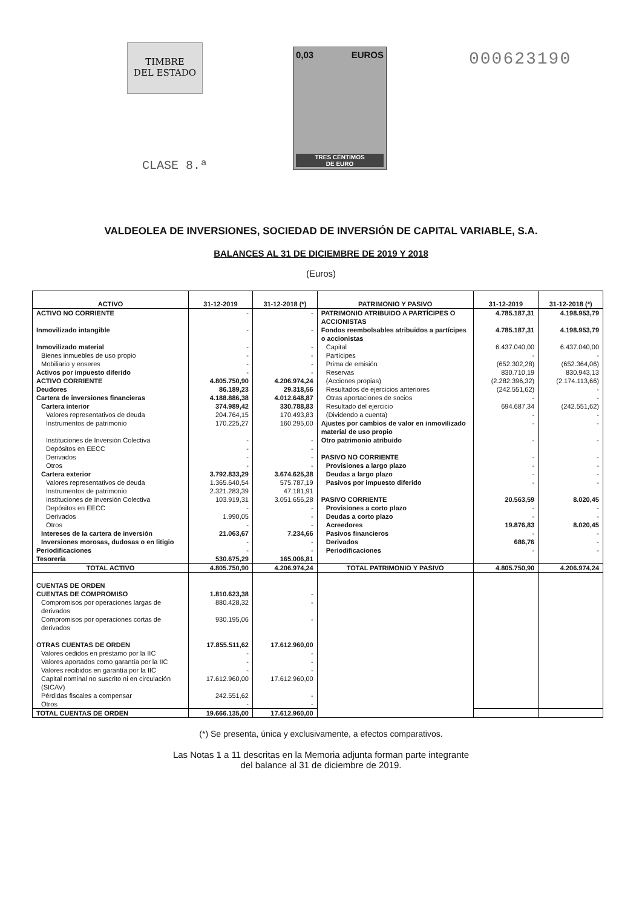TIMBRE
DEL ESTADO
CLASE 8.ª
0,03 EUROS
TRES CÉNTIMOS
DE EURO
000623190
VALDEOLEA DE INVERSIONES, SOCIEDAD DE INVERSIÓN DE CAPITAL VARIABLE, S.A.
BALANCES AL 31 DE DICIEMBRE DE 2019 Y 2018
(Euros)
| ACTIVO | 31-12-2019 | 31-12-2018 (*) | PATRIMONIO Y PASIVO | 31-12-2019 | 31-12-2018 (*) |
| --- | --- | --- | --- | --- | --- |
| ACTIVO NO CORRIENTE | - | - | PATRIMONIO ATRIBUIDO A PARTÍCIPES O ACCIONISTAS | 4.785.187,31 | 4.198.953,79 |
| Inmovilizado intangible | - | - | Fondos reembolsables atribuidos a partícipes o accionistas | 4.785.187,31 | 4.198.953,79 |
| Inmovilizado material | - | - | Capital | 6.437.040,00 | 6.437.040,00 |
| Bienes inmuebles de uso propio | - | - | Partícipes | - | - |
| Mobiliario y enseres | - | - | Prima de emisión | (652.302,28) | (652.364,06) |
| Activos por impuesto diferido | - | - | Reservas | 830.710,19 | 830.943,13 |
| ACTIVO CORRIENTE | 4.805.750,90 | 4.206.974,24 | (Acciones propias) | (2.282.396,32) | (2.174.113,66) |
| Deudores | 86.189,23 | 29.318,56 | Resultados de ejercicios anteriores | (242.551,62) | - |
| Cartera de inversiones financieras | 4.188.886,38 | 4.012.648,87 | Otras aportaciones de socios | - | - |
| Cartera interior | 374.989,42 | 330.788,83 | Resultado del ejercicio | 694.687,34 | (242.551,62) |
| Valores representativos de deuda | 204.764,15 | 170.493,83 | (Dividendo a cuenta) | - | - |
| Instrumentos de patrimonio | 170.225,27 | 160.295,00 | Ajustes por cambios de valor en inmovilizado material de uso propio | - | - |
| Instituciones de Inversión Colectiva | - | - | Otro patrimonio atribuido | - | - |
| Depósitos en EECC | - | - | | | |
| Derivados | - | - | PASIVO NO CORRIENTE | - | - |
| Otros | - | - | Provisiones a largo plazo | - | - |
| Cartera exterior | 3.792.833,29 | 3.674.625,38 | Deudas a largo plazo | - | - |
| Valores representativos de deuda | 1.365.640,54 | 575.787,19 | Pasivos por impuesto diferido | - | - |
| Instrumentos de patrimonio | 2.321.283,39 | 47.181,91 | | | |
| Instituciones de Inversión Colectiva | 103.919,31 | 3.051.656,28 | PASIVO CORRIENTE | 20.563,59 | 8.020,45 |
| Depósitos en EECC | - | - | Provisiones a corto plazo | - | - |
| Derivados | 1.990,05 | - | Deudas a corto plazo | - | - |
| Otros | - | - | Acreedores | 19.876,83 | 8.020,45 |
| Intereses de la cartera de inversión | 21.063,67 | 7.234,66 | Pasivos financieros | - | - |
| Inversiones morosas, dudosas o en litigio | - | - | Derivados | 686,76 | - |
| Periodificaciones | - | - | Periodificaciones | - | - |
| Tesorería | 530.675,29 | 165.006,81 | | | |
| TOTAL ACTIVO | 4.805.750,90 | 4.206.974,24 | TOTAL PATRIMONIO Y PASIVO | 4.805.750,90 | 4.206.974,24 |
| CUENTAS DE ORDEN | | | | | |
| CUENTAS DE COMPROMISO | 1.810.623,38 | - | | | |
| Compromisos por operaciones largas de derivados | 880.428,32 | - | | | |
| Compromisos por operaciones cortas de derivados | 930.195,06 | - | | | |
| OTRAS CUENTAS DE ORDEN | 17.855.511,62 | 17.612.960,00 | | | |
| Valores cedidos en préstamo por la IIC | - | - | | | |
| Valores aportados como garantía por la IIC | - | - | | | |
| Valores recibidos en garantía por la IIC | - | - | | | |
| Capital nominal no suscrito ni en circulación (SICAV) | 17.612.960,00 | 17.612.960,00 | | | |
| Pérdidas fiscales a compensar | 242.551,62 | - | | | |
| Otros | - | - | | | |
| TOTAL CUENTAS DE ORDEN | 19.666.135,00 | 17.612.960,00 | | | |
(*) Se presenta, única y exclusivamente, a efectos comparativos.
Las Notas 1 a 11 descritas en la Memoria adjunta forman parte integrante
del balance al 31 de diciembre de 2019.